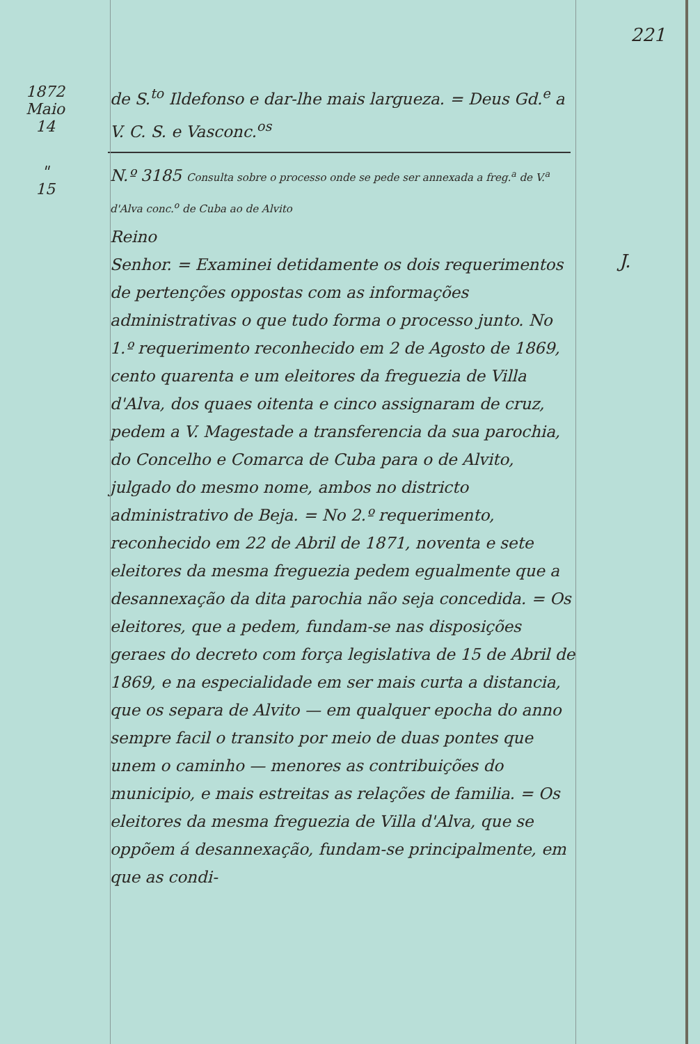221
1872
Maio
14
de S.<sup>to</sup> Ildefonso e dar-lhe mais largueza. = Deus Gd.<sup>e</sup> a V. C. S. e Vasconc.<sup>os</sup>
"
15
N.º 3185 Consulta sobre o processo onde se pede ser annexada a freg.<sup>a</sup> de V.<sup>a</sup> d'Alva conc.<sup>o</sup> de Cuba ao de Alvito
Reino
Senhor. = Examinei detidamente os dois requerimentos de pertenções oppostas com as informações administrativas o que tudo forma o processo junto. No 1.º requerimento reconhecido em 2 de Agosto de 1869, cento quarenta e um eleitores da freguezia de Villa d'Alva, dos quaes oitenta e cinco assignaram de cruz, pedem a V. Magestade a transferencia da sua parochia, do Concelho e Comarca de Cuba para o de Alvito, julgado do mesmo nome, ambos no districto administrativo de Beja. = No 2.º requerimento, reconhecido em 22 de Abril de 1871, noventa e sete eleitores da mesma freguezia pedem egualmente que a desannexação da dita parochia não seja concedida. = Os eleitores, que a pedem, fundam-se nas disposições geraes do decreto com força legislativa de 15 de Abril de 1869, e na especialidade em ser mais curta a distancia, que os separa de Alvito — em qualquer epocha do anno sempre facil o transito por meio de duas pontes que unem o caminho — menores as contribuições do municipio, e mais estreitas as relações de familia. = Os eleitores da mesma freguezia de Villa d'Alva, que se oppõem á desannexação, fundam-se principalmente, em que as condi-
J.